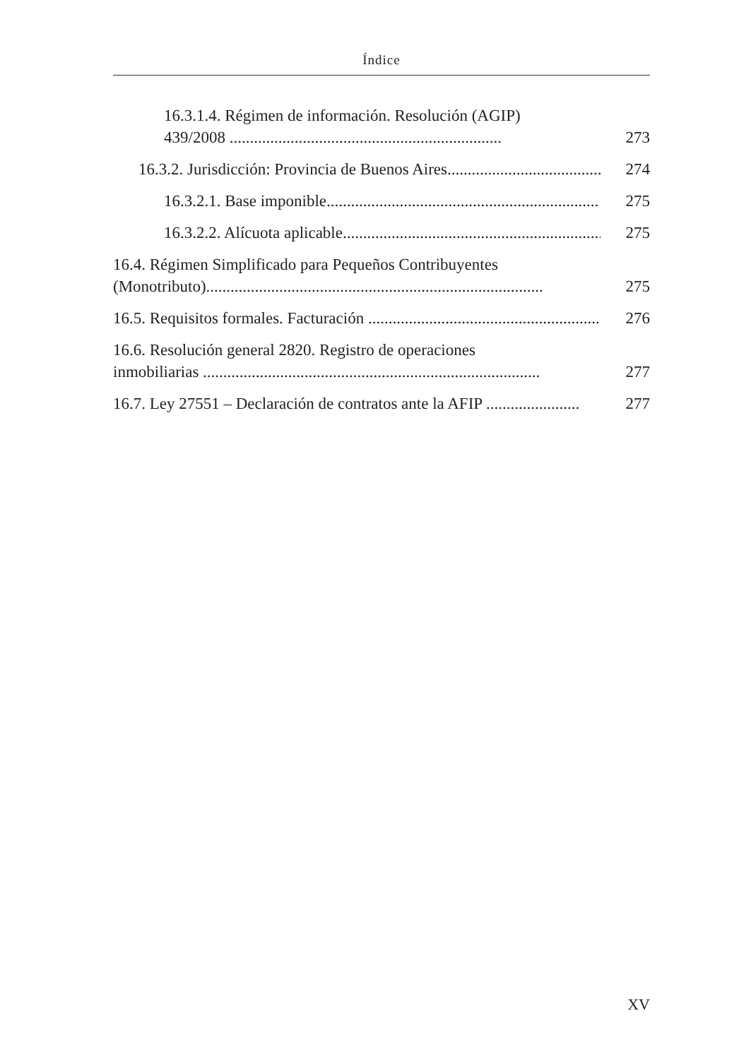Índice
16.3.1.4. Régimen de información. Resolución (AGIP)
439/2008 ...................................................................
273
16.3.2. Jurisdicción: Provincia de Buenos Aires.......................................
274
16.3.2.1. Base imponible...................................................................
275
16.3.2.2. Alícuota aplicable...................................................................
275
16.4. Régimen Simplificado para Pequeños Contribuyentes
(Monotributo)...................................................................................
275
16.5. Requisitos formales. Facturación .............................................................
276
16.6. Resolución general 2820. Registro de operaciones
inmobiliarias ...................................................................................
277
16.7. Ley 27551 – Declaración de contratos ante la AFIP .......................
277
XV